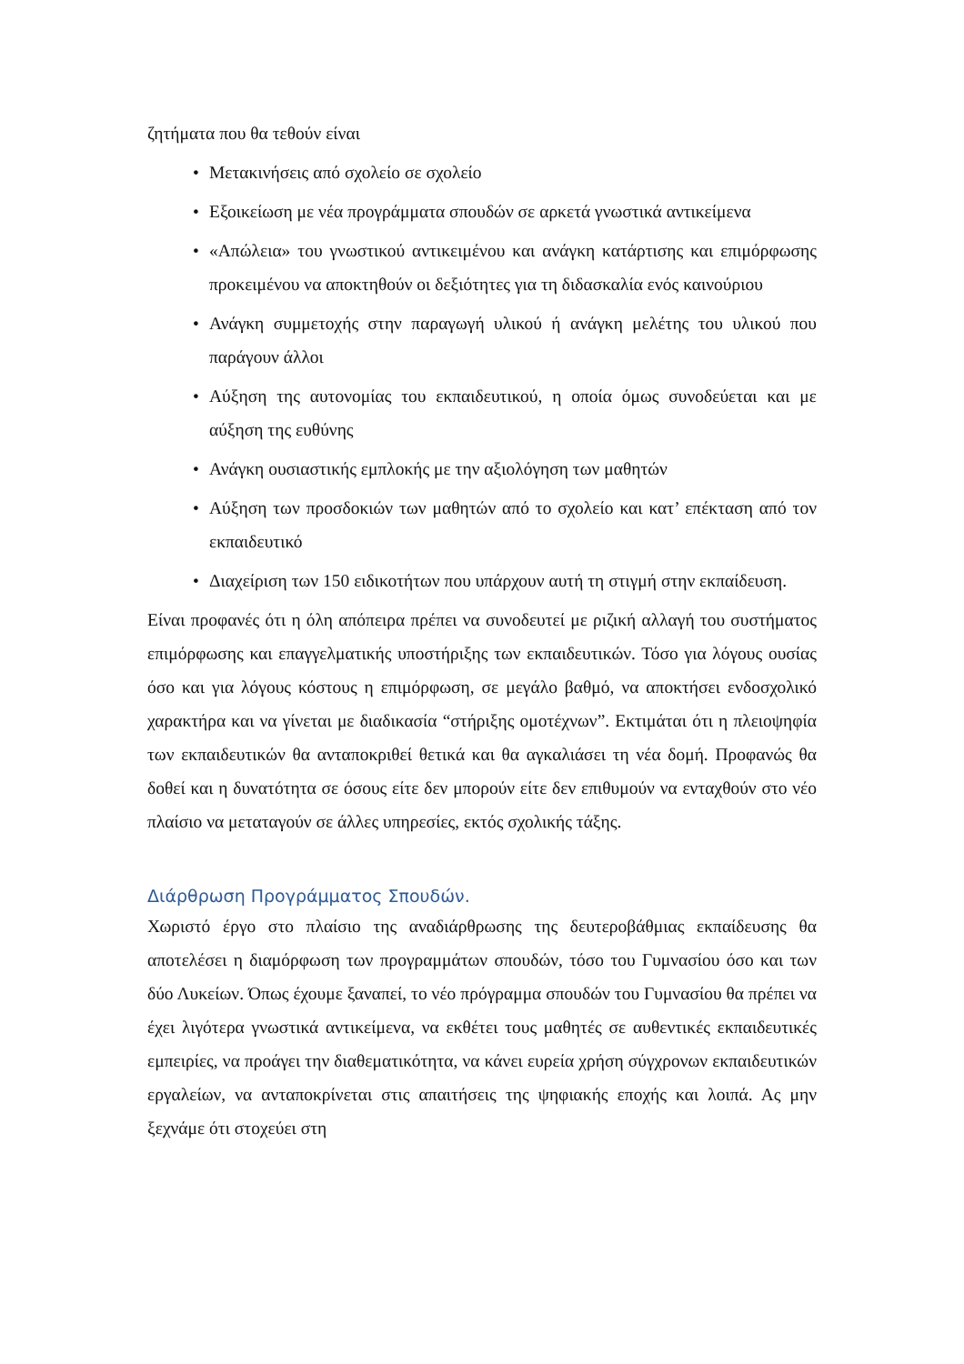ζητήματα που θα τεθούν είναι
• Μετακινήσεις από σχολείο σε σχολείο
• Εξοικείωση με νέα προγράμματα σπουδών σε αρκετά γνωστικά αντικείμενα
• «Απώλεια» του γνωστικού αντικειμένου και ανάγκη κατάρτισης και επιμόρφωσης προκειμένου να αποκτηθούν οι δεξιότητες για τη διδασκαλία ενός καινούριου
• Ανάγκη συμμετοχής στην παραγωγή υλικού ή ανάγκη μελέτης του υλικού που παράγουν άλλοι
• Αύξηση της αυτονομίας του εκπαιδευτικού, η οποία όμως συνοδεύεται και με αύξηση της ευθύνης
• Ανάγκη ουσιαστικής εμπλοκής με την αξιολόγηση των μαθητών
• Αύξηση των προσδοκιών των μαθητών από το σχολείο και κατ’ επέκταση από τον εκπαιδευτικό
• Διαχείριση των 150 ειδικοτήτων που υπάρχουν αυτή τη στιγμή στην εκπαίδευση.
Είναι προφανές ότι η όλη απόπειρα πρέπει να συνοδευτεί με ριζική αλλαγή του συστήματος επιμόρφωσης και επαγγελματικής υποστήριξης των εκπαιδευτικών. Τόσο για λόγους ουσίας όσο και για λόγους κόστους η επιμόρφωση, σε μεγάλο βαθμό, να αποκτήσει ενδοσχολικό χαρακτήρα και να γίνεται με διαδικασία “στήριξης ομοτέχνων”. Εκτιμάται ότι η πλειοψηφία των εκπαιδευτικών θα ανταποκριθεί θετικά και θα αγκαλιάσει τη νέα δομή. Προφανώς θα δοθεί και η δυνατότητα σε όσους είτε δεν μπορούν είτε δεν επιθυμούν να ενταχθούν στο νέο πλαίσιο να μεταταγούν σε άλλες υπηρεσίες, εκτός σχολικής τάξης.
Διάρθρωση Προγράμματος Σπουδών.
Χωριστό έργο στο πλαίσιο της αναδιάρθρωσης της δευτεροβάθμιας εκπαίδευσης θα αποτελέσει η διαμόρφωση των προγραμμάτων σπουδών, τόσο του Γυμνασίου όσο και των δύο Λυκείων. Όπως έχουμε ξαναπεί, το νέο πρόγραμμα σπουδών του Γυμνασίου θα πρέπει να έχει λιγότερα γνωστικά αντικείμενα, να εκθέτει τους μαθητές σε αυθεντικές εκπαιδευτικές εμπειρίες, να προάγει την διαθεματικότητα, να κάνει ευρεία χρήση σύγχρονων εκπαιδευτικών εργαλείων, να ανταποκρίνεται στις απαιτήσεις της ψηφιακής εποχής και λοιπά. Ας μην ξεχνάμε ότι στοχεύει στη